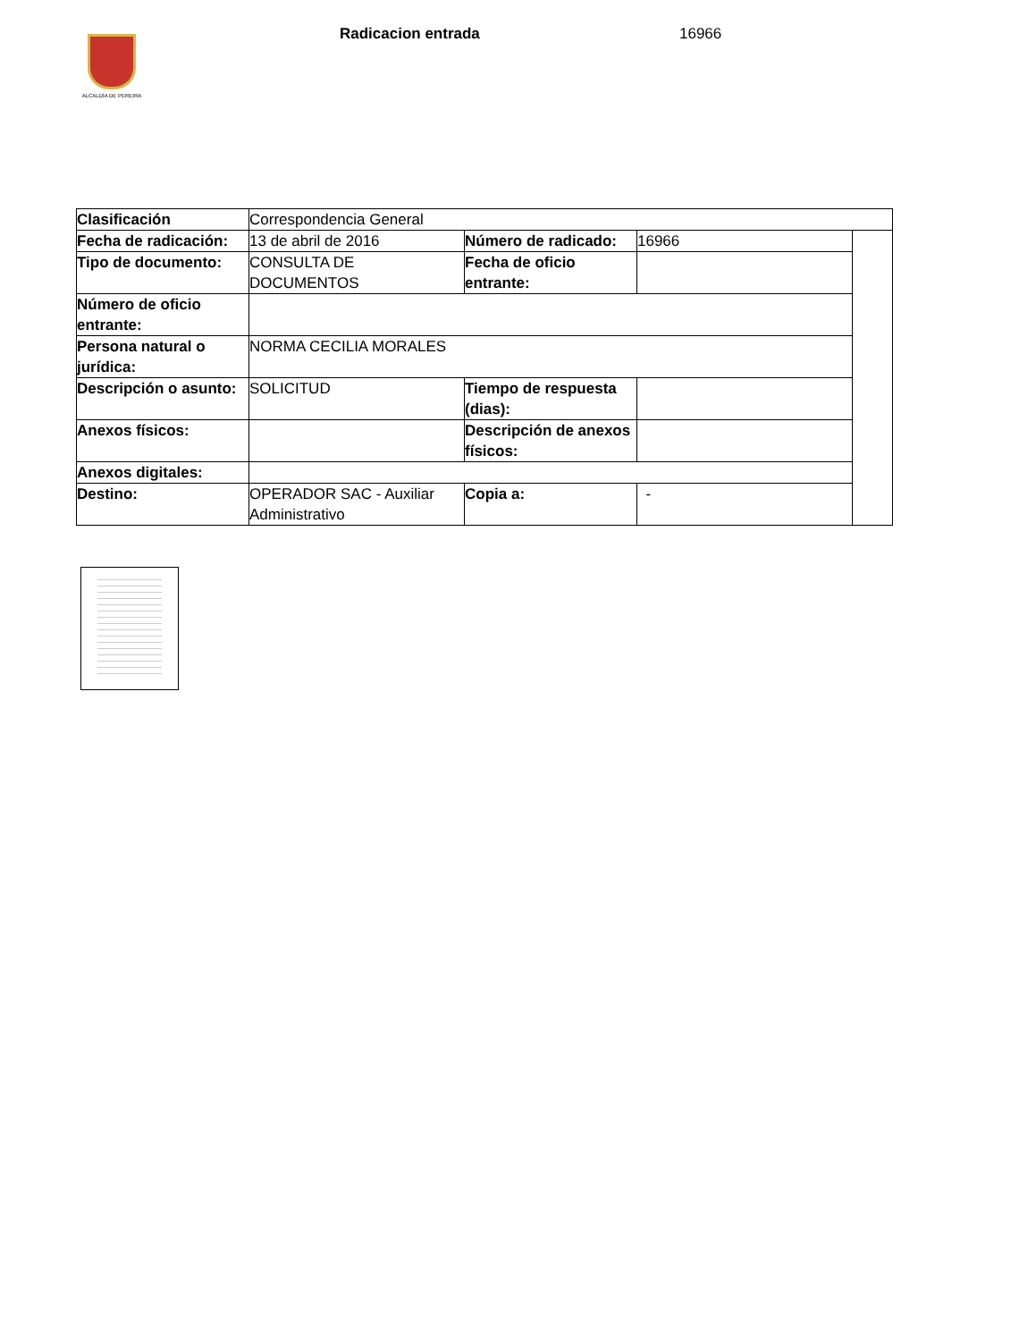ALCALDÍA DE PEREIRA
Radicacion entrada 16966
| Clasificación | Correspondencia General | | | |
| Fecha de radicación: | 13 de abril de 2016 | Número de radicado: | 16966 | |
| Tipo de documento: | CONSULTA DE DOCUMENTOS | Fecha de oficio entrante: | | |
| Número de oficio entrante: | | | | |
| Persona natural o jurídica: | NORMA CECILIA MORALES | | | |
| Descripción o asunto: | SOLICITUD | Tiempo de respuesta (dias): | | |
| Anexos físicos: | | Descripción de anexos físicos: | | |
| Anexos digitales: | | | | |
| Destino: | OPERADOR SAC - Auxiliar Administrativo | Copia a: | - | |